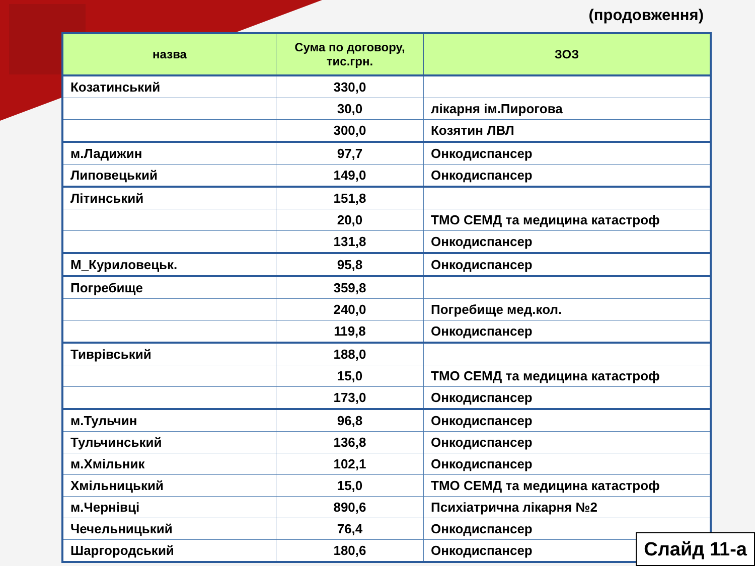(продовження)
| назва | Сума по договору, тис.грн. | ЗОЗ |
| --- | --- | --- |
| Козатинський | 330,0 | |
| | 30,0 | лікарня ім.Пирогова |
| | 300,0 | Козятин ЛВЛ |
| м.Ладижин | 97,7 | Онкодиспансер |
| Липовецький | 149,0 | Онкодиспансер |
| Літинський | 151,8 | |
| | 20,0 | ТМО СЕМД та медицина катастроф |
| | 131,8 | Онкодиспансер |
| М_Куриловецьк. | 95,8 | Онкодиспансер |
| Погребище | 359,8 | |
| | 240,0 | Погребище мед.кол. |
| | 119,8 | Онкодиспансер |
| Тиврівський | 188,0 | |
| | 15,0 | ТМО СЕМД та медицина катастроф |
| | 173,0 | Онкодиспансер |
| м.Тульчин | 96,8 | Онкодиспансер |
| Тульчинський | 136,8 | Онкодиспансер |
| м.Хмільник | 102,1 | Онкодиспансер |
| Хмільницький | 15,0 | ТМО СЕМД та медицина катастроф |
| м.Чернівці | 890,6 | Психіатрична лікарня №2 |
| Чечельницький | 76,4 | Онкодиспансер |
| Шаргородський | 180,6 | Онкодиспансер |
Слайд 11-а